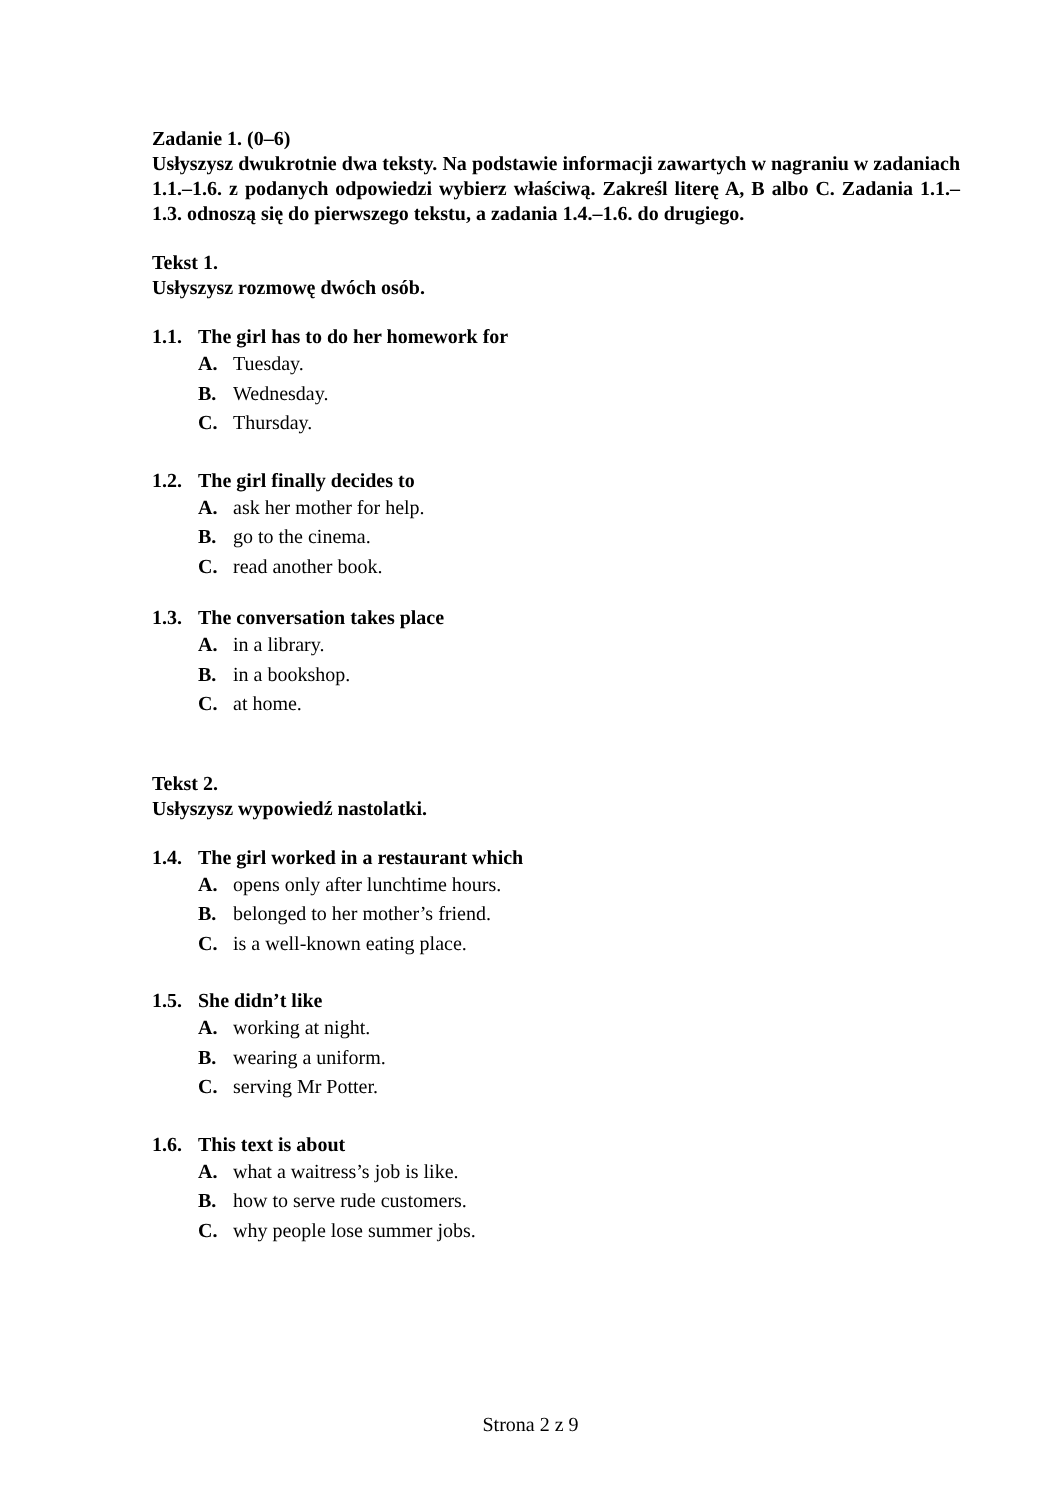Zadanie 1. (0–6)
Usłyszysz dwukrotnie dwa teksty. Na podstawie informacji zawartych w nagraniu w zadaniach 1.1.–1.6. z podanych odpowiedzi wybierz właściwą. Zakreśl literę A, B albo C. Zadania 1.1.–1.3. odnoszą się do pierwszego tekstu, a zadania 1.4.–1.6. do drugiego.
Tekst 1.
Usłyszysz rozmowę dwóch osób.
1.1. The girl has to do her homework for
A. Tuesday.
B. Wednesday.
C. Thursday.
1.2. The girl finally decides to
A. ask her mother for help.
B. go to the cinema.
C. read another book.
1.3. The conversation takes place
A. in a library.
B. in a bookshop.
C. at home.
Tekst 2.
Usłyszysz wypowiedź nastolatki.
1.4. The girl worked in a restaurant which
A. opens only after lunchtime hours.
B. belonged to her mother’s friend.
C. is a well-known eating place.
1.5. She didn’t like
A. working at night.
B. wearing a uniform.
C. serving Mr Potter.
1.6. This text is about
A. what a waitress’s job is like.
B. how to serve rude customers.
C. why people lose summer jobs.
Strona 2 z 9